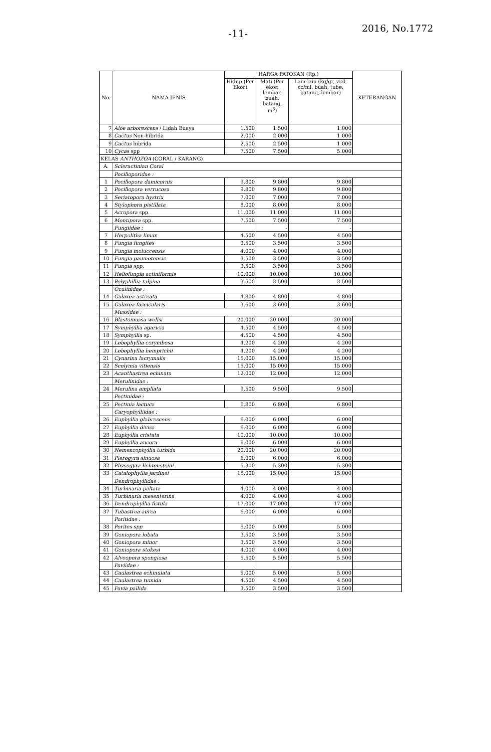-11- 2016, No.1772
| No. | NAMA JENIS | HARGA PATOKAN (Rp.) | | | KETERANGAN |
| --- | --- | --- | --- | --- | --- |
| | | Hidup (Per Ekor) | Mati (Per ekor, lembar, buah, batang, m<sup>3</sup>) | Lain-lain (kg/gr, vial, cc/ml, buah, tube, batang, lembar) | |
| 7 | Aloe arborescens / Lidah Buaya | 1.500 | 1.500 | 1.000 | |
| 8 | Cactus Non-hibrida | 2.000 | 2.000 | 1.000 | |
| 9 | Cactus hibrida | 2.500 | 2.500 | 1.000 | |
| 10 | Cycas spp | 7.500 | 7.500 | 5.000 | |
| KELAS ANTHOZOA (CORAL / KARANG) | | | | | |
| A. | Scleractinian Coral | | | | |
| | Pocilloporidae : | | | | |
| 1 | Pocillopora damicornis | 9.800 | 9.800 | 9.800 | |
| 2 | Pocillopora verrucosa | 9.800 | 9.800 | 9.800 | |
| 3 | Seriatopora hystrix | 7.000 | 7.000 | 7.000 | |
| 4 | Stylophora pistillata | 8.000 | 8.000 | 8.000 | |
| 5 | Acropora spp. | 11.000 | 11.000 | 11.000 | |
| 6 | Montipora spp. | 7.500 | 7.500 | 7.500 | |
| | Fungiidae : | | - | - | |
| 7 | Herpolitha limax | 4.500 | 4.500 | 4.500 | |
| 8 | Fungia fungites | 3.500 | 3.500 | 3.500 | |
| 9 | Fungia moluccensis | 4.000 | 4.000 | 4.000 | |
| 10 | Fungia paumotensis | 3.500 | 3.500 | 3.500 | |
| 11 | Fungia spp. | 3.500 | 3.500 | 3.500 | |
| 12 | Heliofungia actiniformis | 10.000 | 10.000 | 10.000 | |
| 13 | Polyphillia talpina | 3.500 | 3.500 | 3.500 | |
| | Oculinidae : | | | | |
| 14 | Galaxea astreata | 4.800 | 4.800 | 4.800 | |
| 15 | Galaxea fascicularis | 3.600 | 3.600 | 3.600 | |
| | Mussidae : | | | | |
| 16 | Blastomussa wellsi | 20.000 | 20.000 | 20.000 | |
| 17 | Symphyllia agaricia | 4.500 | 4.500 | 4.500 | |
| 18 | Symphyllia sp. | 4.500 | 4.500 | 4.500 | |
| 19 | Lobophyllia corymbosa | 4.200 | 4.200 | 4.200 | |
| 20 | Lobophyllia hemprichii | 4.200 | 4.200 | 4.200 | |
| 21 | Cynarina lacrymalis | 15.000 | 15.000 | 15.000 | |
| 22 | Scolymia vitiensis | 15.000 | 15.000 | 15.000 | |
| 23 | Acanthastrea echinata | 12.000 | 12.000 | 12.000 | |
| | Merulinidae : | | | | |
| 24 | Merulina ampliata | 9.500 | 9.500 | 9.500 | |
| | Pectinidae : | | | | |
| 25 | Pectinia lactuca | 6.800 | 6.800 | 6.800 | |
| | Caryophylliidae : | | | | |
| 26 | Euphyllia glabrescens | 6.000 | 6.000 | 6.000 | |
| 27 | Euphyllia divisa | 6.000 | 6.000 | 6.000 | |
| 28 | Euphyllia cristata | 10.000 | 10.000 | 10.000 | |
| 29 | Euphyllia ancora | 6.000 | 6.000 | 6.000 | |
| 30 | Nemenzophyllia turbida | 20.000 | 20.000 | 20.000 | |
| 31 | Plerogyra sinuosa | 6.000 | 6.000 | 6.000 | |
| 32 | Physogyra lichtensteini | 5.300 | 5.300 | 5.300 | |
| 33 | Catalophyllia jardinei | 15.000 | 15.000 | 15.000 | |
| | Dendrophyllidae : | | | | |
| 34 | Turbinaria peltata | 4.000 | 4.000 | 4.000 | |
| 35 | Turbinaria mesenterina | 4.000 | 4.000 | 4.000 | |
| 36 | Dendrophyllia fistula | 17.000 | 17.000 | 17.000 | |
| 37 | Tubastrea aurea | 6.000 | 6.000 | 6.000 | |
| | Poritidae : | | | | |
| 38 | Porites spp | 5.000 | 5.000 | 5.000 | |
| 39 | Goniopora lobata | 3.500 | 3.500 | 3.500 | |
| 40 | Goniopora minor | 3.500 | 3.500 | 3.500 | |
| 41 | Goniopora stokesi | 4.000 | 4.000 | 4.000 | |
| 42 | Alveopora spongiosa | 5.500 | 5.500 | 5.500 | |
| | Faviidae : | | | | |
| 43 | Caulastrea echinulata | 5.000 | 5.000 | 5.000 | |
| 44 | Caulastrea tumida | 4.500 | 4.500 | 4.500 | |
| 45 | Favia pallida | 3.500 | 3.500 | 3.500 | |